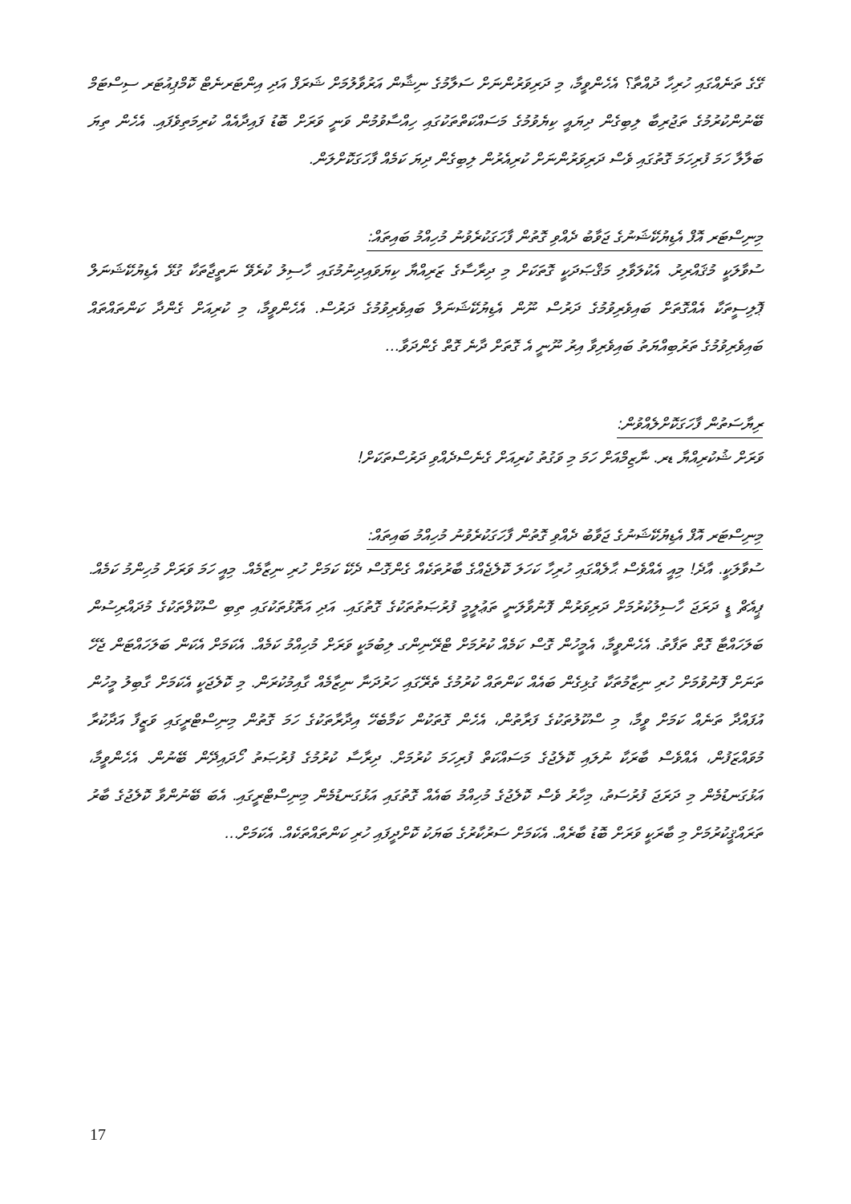ގޭގެ ތަނެއްގައި ހުރިހާ ދުއްތާ؟ އެހެންވީމާ، މި ދަރިވަރުންނަށް ސަލާމުގެ ނިޝާން އަރުވާލުމަށް ޝަރަފް އަދި އިންޓަރނެޓް ކޮމްޕިއުޓަރ ސިސްޓަމް ބޭނުންކުރުމުގެ ތަޖުރިބާ ލިބިގެން ދިޔައީ ކިޔެވުމުގެ މަސައްކަތްތަކުގައި ހިއްސާވުމުން ވަނީ ވަރަށް ބޮޑު ފައިދާއެއް ކުރިމަތިވެފައި. އެހެން ތިޔަ ބަލާލާ ހަމަ ފުރިހަމަ ގޮތުގައި ވެސް ދަރިވަރުންނަށް ކުރިއެރުން ލިބިގެން ދިޔަ ކަމެއް ފާހަގަކޮށްލަން.
މިނިސްޓަރ އޮފް އެޑިޔުކޭޝަނުގެ ޖަވާބު ދެއްވި ގޮތުން ފާހަގަކުރެވުނު މުހިއްމު ބައިތައް:
ސުވާލަކީ މުޤައްރިރު. އެކުލަވާލި މަޤްޞަދަކީ ގޮތަކަށް މި ދިރާސާގެ ޒަރިއްޔާ ކިޔަވައިދިނުމުގައި ހާސިލު ކުރެވޭ ނަތީޖާތަކާ ގުޅޭ އެޑިޔުކޭޝަނަލް ޕޮލިސީތަކާ އެއްގޮތަށް ބައިވެރިވުމުގެ ދަރުސް ނޫން އެޑިޔުކޭޝަނަލް ބައިވެރިވުމުގެ ދަރުސް. އެހެންވީމާ، މި ކުރިއަށް ގެންދާ ކަންތައްތައް ބައިވެރިވުމުގެ ތަރުބިއްޔަތު ބައިވެރިވާ އިރު ނޫނީ އެ ގޮތަށް ދާނެ ގޮތް ގެންދަވާ...
ރިޔާސަތުން ފާހަގަކޮށްލެއްވުން:
ވަރަށް ޝުކުރިއްޔާ ޑރ. ނާޒިމްއަށް ހަމަ މި ވަގުތު ކުރިއަށް ގެނެސްދެއްވި ދަރުސްތަކަށް!
މިނިސްޓަރ އޮފް އެޑިޔުކޭޝަނުގެ ޖަވާބު ދެއްވި ގޮތުން ފާހަގަކުރެވުނު މުހިއްމު ބައިތައް:
ސުވާލަކީ. އާދެ! މިއީ އެއްވެސް ޙާލެއްގައި ހުރިހާ ކަހަލަ ކޮލެޖެއްގެ ބާރުތަކެއް ގެންގޮސް ދެކޭ ކަމަށް ހުރި ނިޒާމެއް. މިއީ ހަމަ ވަރަށް މުހިންމު ކަމެއް. ޕީއެޗް ޑީ ދަރަޖަ ހާސިލުކުރުމަށް ދަރިވަރުން ފޮނުވާލަނީ ތަޢުލީމީ ފުރުޞަތުތަކުގެ ގޮތުގައި. އަދި އަތޮޅުތަކުގައި ތިބި ސްކޫލްތަކުގެ މުދައްރިސުން ބަލަހައްޓާ ގޮތް ތަފާތު. އެހެންވީމާ، އެމީހުން ގޮސް ކަމެއް ކުރުމަށް ޓްރޭނިންގ ލިބުމަކީ ވަރަށް މުހިއްމު ކަމެއް. އެކަމަށް އެކަން ބަލަހައްޓަން ޖެހޭ ތަނަށް ފޮނުވުމަށް ހުރި ނިޒާމުތަކާ ގުޅިގެން ބައެއް ކަންތައް ކުރުމުގެ ތެރޭގައި ހަރުދަނާ ނިޒާމެއް ގާއިމުކުރަން. މި ކޮލެޖަކީ އެކަމަށް ގާބިލު މީހުން އުފައްދާ ތަނެއް ކަމަށް ވީމާ، މި ސްކޫލުތަކުގެ ފަރާތުން، އެހެން ގޮތަކުން ކަމާބެހޭ އިދާރާތަކުގެ ހަމަ ގޮތުން މިނިސްޓްރީގައި ވަޒީފާ އަދާކުރާ މުވައްޒަފުން، އެއްވެސް ބާރަކާ ނުލައި ކޮލެޖުގެ މަސައްކަތް ފުރިހަމަ ކުރުމަށް. ދިރާސާ ކުރުމުގެ ފުރުޞަތު ހޯދައިދޭން ބޭނުން. އެހެންވީމާ، އަޅުގަނޑުމެން މި ދަރަޖަ ފުރުސަތު، މިހާރު ވެސް ކޮލެޖުގެ މުހިއްމު ބައެއް ގޮތުގައި އަޅުގަނޑުމެން މިނިސްޓްރީގައި. އެބަ ބޭނުންވާ ކޮލެޖުގެ ބާރު ތަރައްޤީކުރުމަށް މި ބާރަކީ ވަރަށް ބޮޑު ބާރެއް. އެކަމަށް ސަރުކާރުގެ ބަޔަކު ކޮށްދީފައި ހުރި ކަންތައްތަކެއް. އެކަމަށް...
17